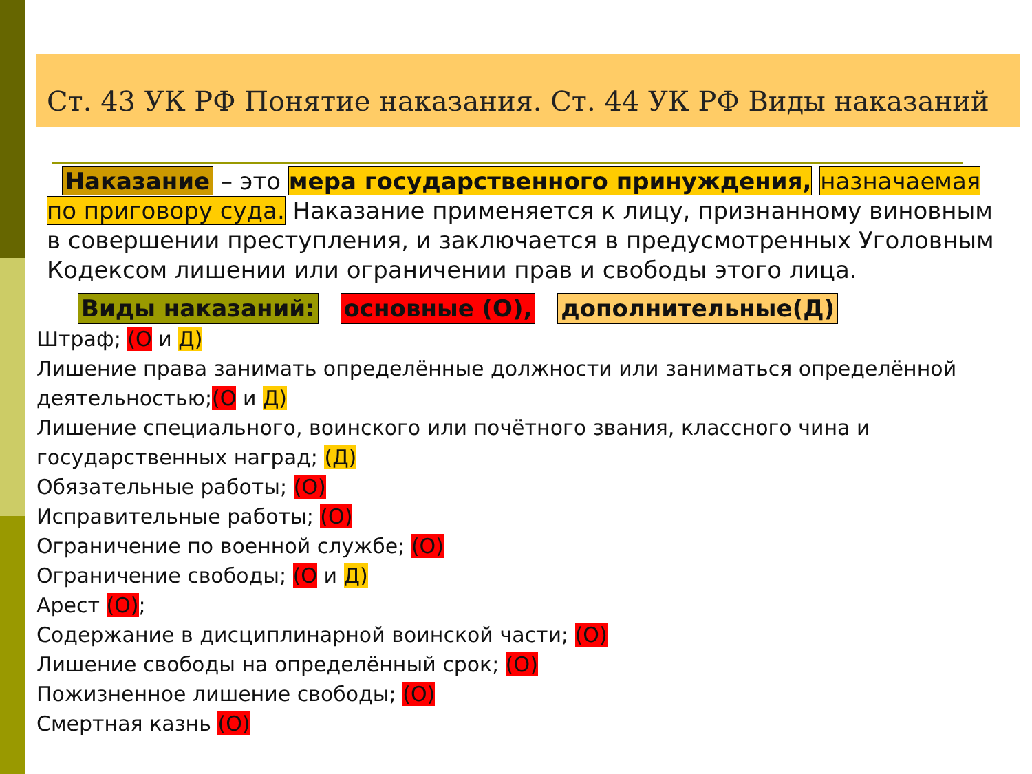Ст. 43 УК РФ Понятие наказания. Ст. 44 УК РФ Виды наказаний
Наказание – это мера государственного принуждения, назначаемая по приговору суда. Наказание применяется к лицу, признанному виновным в совершении преступления, и заключается в предусмотренных Уголовным Кодексом лишении или ограничении прав и свободы этого лица.
Виды наказаний: основные (О), дополнительные(Д)
Штраф; (О и Д)
Лишение права занимать определённые должности или заниматься определённой деятельностью;(О и Д)
Лишение специального, воинского или почётного звания, классного чина и государственных наград; (Д)
Обязательные работы; (О)
Исправительные работы; (О)
Ограничение по военной службе; (О)
Ограничение свободы; (О и Д)
Арест (О);
Содержание в дисциплинарной воинской части; (О)
Лишение свободы на определённый срок; (О)
Пожизненное лишение свободы; (О)
Смертная казнь (О)